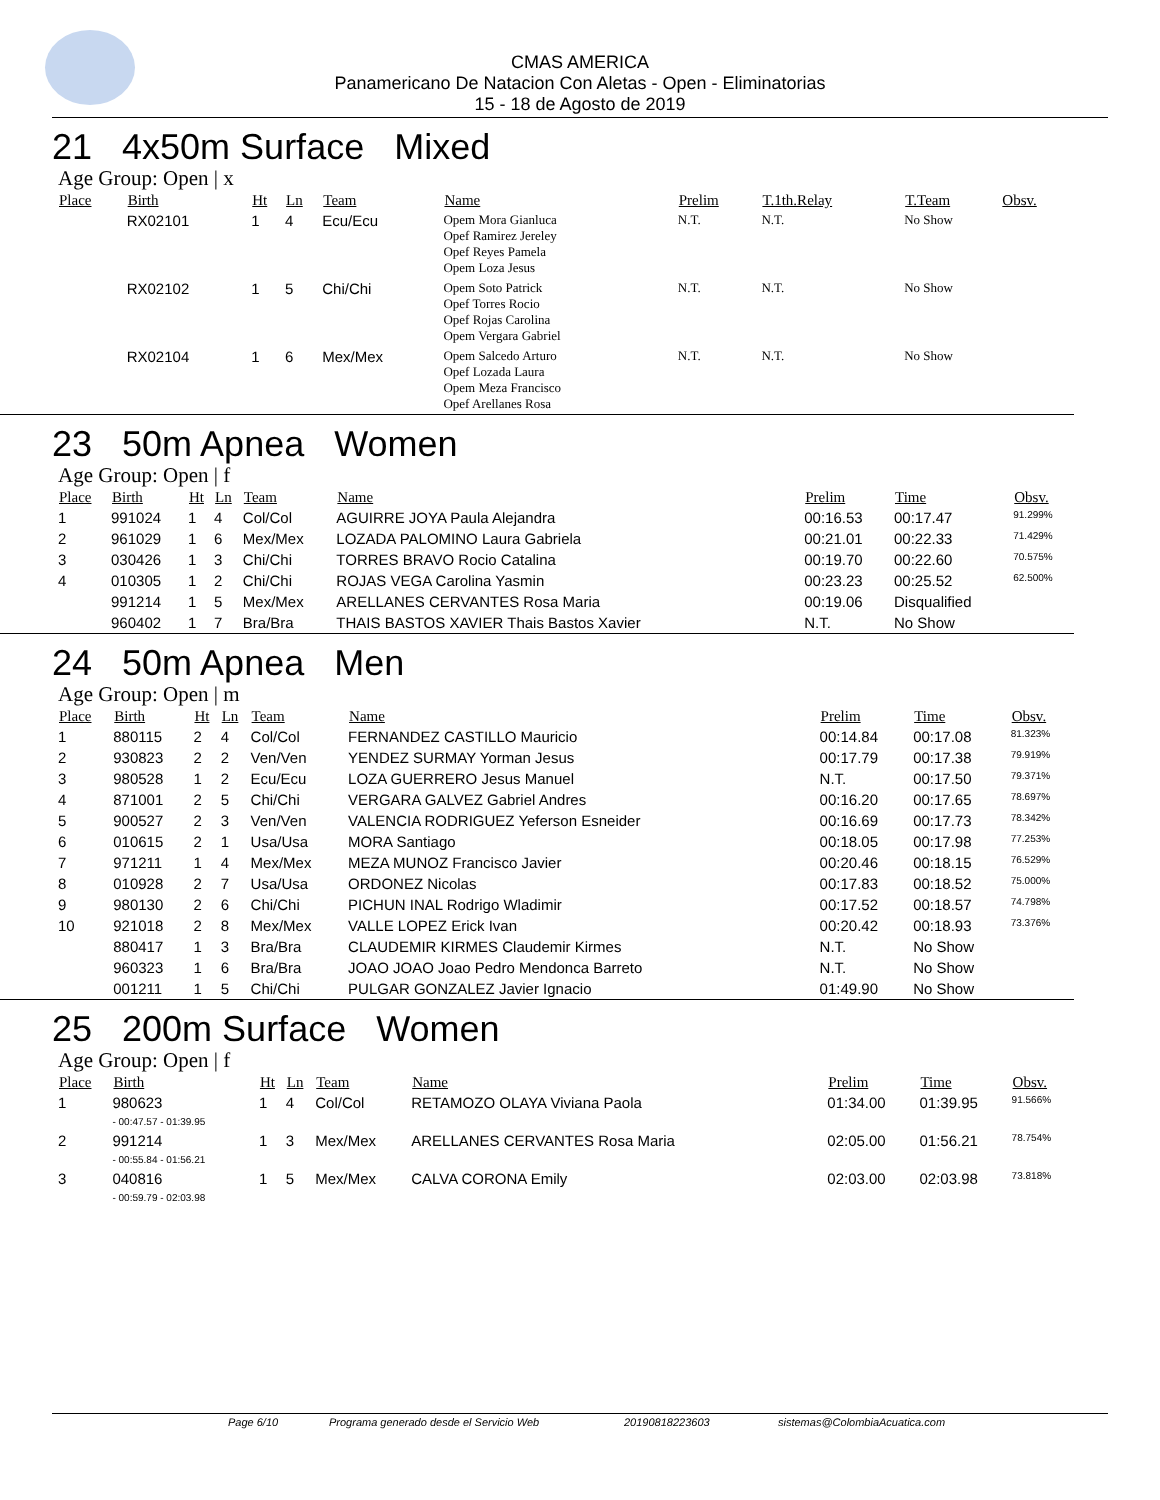CMAS AMERICA
Panamericano De Natacion Con Aletas - Open - Eliminatorias
15 - 18 de Agosto de 2019
21 4x50m Surface Mixed
Age Group: Open | x
| Place | Birth | Ht | Ln | Team | Name | Prelim | T.1th.Relay | T.Team | Obsv. |
| --- | --- | --- | --- | --- | --- | --- | --- | --- | --- |
| | RX02101 | 1 | 4 | Ecu/Ecu | Opem Mora Gianluca Opef Ramirez Jereley Opef Reyes Pamela Opem Loza Jesus | N.T. | N.T. | No Show | |
| | RX02102 | 1 | 5 | Chi/Chi | Opem Soto Patrick Opef Torres Rocio Opef Rojas Carolina Opem Vergara Gabriel | N.T. | N.T. | No Show | |
| | RX02104 | 1 | 6 | Mex/Mex | Opem Salcedo Arturo Opef Lozada Laura Opem Meza Francisco Opef Arellanes Rosa | N.T. | N.T. | No Show | |
23 50m Apnea Women
Age Group: Open | f
| Place | Birth | Ht | Ln | Team | Name | Prelim | Time | Obsv. |
| --- | --- | --- | --- | --- | --- | --- | --- | --- |
| 1 | 991024 | 1 | 4 | Col/Col | AGUIRRE JOYA Paula Alejandra | 00:16.53 | 00:17.47 | 91.299% |
| 2 | 961029 | 1 | 6 | Mex/Mex | LOZADA PALOMINO Laura Gabriela | 00:21.01 | 00:22.33 | 71.429% |
| 3 | 030426 | 1 | 3 | Chi/Chi | TORRES BRAVO Rocio Catalina | 00:19.70 | 00:22.60 | 70.575% |
| 4 | 010305 | 1 | 2 | Chi/Chi | ROJAS VEGA Carolina Yasmin | 00:23.23 | 00:25.52 | 62.500% |
| | 991214 | 1 | 5 | Mex/Mex | ARELLANES CERVANTES Rosa Maria | 00:19.06 | Disqualified | |
| | 960402 | 1 | 7 | Bra/Bra | THAIS BASTOS XAVIER Thais Bastos Xavier | N.T. | No Show | |
24 50m Apnea Men
Age Group: Open | m
| Place | Birth | Ht | Ln | Team | Name | Prelim | Time | Obsv. |
| --- | --- | --- | --- | --- | --- | --- | --- | --- |
| 1 | 880115 | 2 | 4 | Col/Col | FERNANDEZ CASTILLO Mauricio | 00:14.84 | 00:17.08 | 81.323% |
| 2 | 930823 | 2 | 2 | Ven/Ven | YENDEZ SURMAY Yorman Jesus | 00:17.79 | 00:17.38 | 79.919% |
| 3 | 980528 | 1 | 2 | Ecu/Ecu | LOZA GUERRERO Jesus Manuel | N.T. | 00:17.50 | 79.371% |
| 4 | 871001 | 2 | 5 | Chi/Chi | VERGARA GALVEZ Gabriel Andres | 00:16.20 | 00:17.65 | 78.697% |
| 5 | 900527 | 2 | 3 | Ven/Ven | VALENCIA RODRIGUEZ Yeferson Esneider | 00:16.69 | 00:17.73 | 78.342% |
| 6 | 010615 | 2 | 1 | Usa/Usa | MORA Santiago | 00:18.05 | 00:17.98 | 77.253% |
| 7 | 971211 | 1 | 4 | Mex/Mex | MEZA MUNOZ Francisco Javier | 00:20.46 | 00:18.15 | 76.529% |
| 8 | 010928 | 2 | 7 | Usa/Usa | ORDONEZ Nicolas | 00:17.83 | 00:18.52 | 75.000% |
| 9 | 980130 | 2 | 6 | Chi/Chi | PICHUN INAL Rodrigo Wladimir | 00:17.52 | 00:18.57 | 74.798% |
| 10 | 921018 | 2 | 8 | Mex/Mex | VALLE LOPEZ Erick Ivan | 00:20.42 | 00:18.93 | 73.376% |
| | 880417 | 1 | 3 | Bra/Bra | CLAUDEMIR KIRMES Claudemir Kirmes | N.T. | No Show | |
| | 960323 | 1 | 6 | Bra/Bra | JOAO JOAO Joao Pedro Mendonca Barreto | N.T. | No Show | |
| | 001211 | 1 | 5 | Chi/Chi | PULGAR GONZALEZ Javier Ignacio | 01:49.90 | No Show | |
25 200m Surface Women
Age Group: Open | f
| Place | Birth | Ht | Ln | Team | Name | Prelim | Time | Obsv. |
| --- | --- | --- | --- | --- | --- | --- | --- | --- |
| 1 | 980623 - 00:47.57 - 01:39.95 | 1 | 4 | Col/Col | RETAMOZO OLAYA Viviana Paola | 01:34.00 | 01:39.95 | 91.566% |
| 2 | 991214 - 00:55.84 - 01:56.21 | 1 | 3 | Mex/Mex | ARELLANES CERVANTES Rosa Maria | 02:05.00 | 01:56.21 | 78.754% |
| 3 | 040816 - 00:59.79 - 02:03.98 | 1 | 5 | Mex/Mex | CALVA CORONA Emily | 02:03.00 | 02:03.98 | 73.818% |
Page 6/10 Programa generado desde el Servicio Web 20190818223603 sistemas@ColombiaAcuatica.com